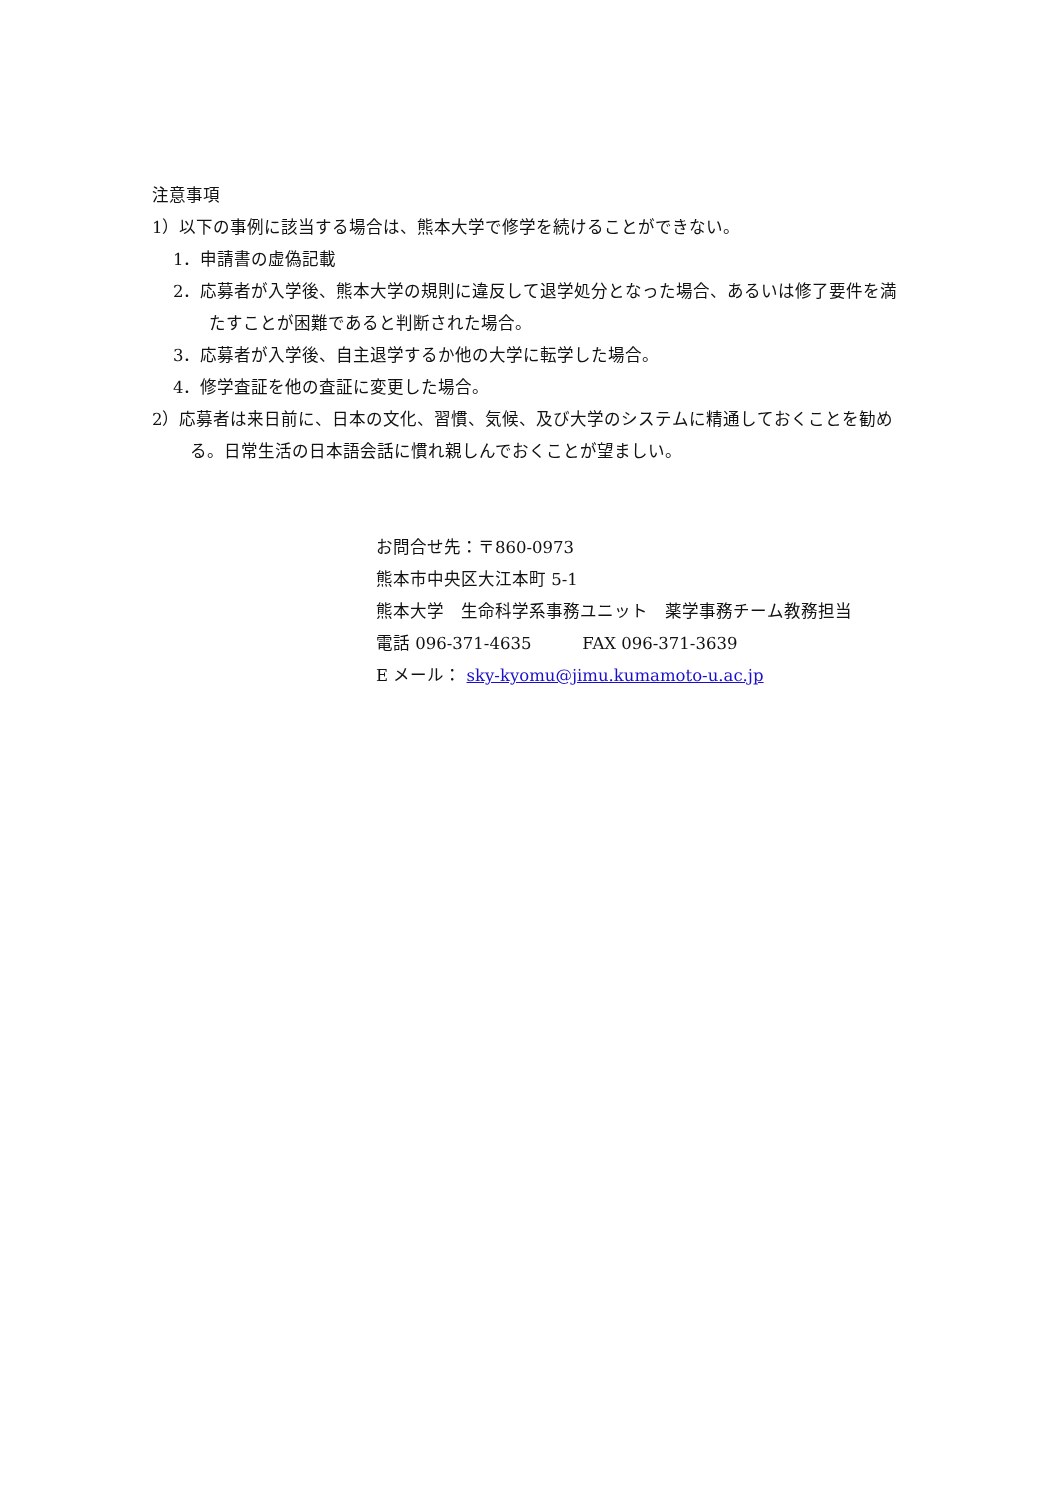注意事項
1）以下の事例に該当する場合は、熊本大学で修学を続けることができない。
1．申請書の虚偽記載
2．応募者が入学後、熊本大学の規則に違反して退学処分となった場合、あるいは修了要件を満たすことが困難であると判断された場合。
3．応募者が入学後、自主退学するか他の大学に転学した場合。
4．修学査証を他の査証に変更した場合。
2）応募者は来日前に、日本の文化、習慣、気候、及び大学のシステムに精通しておくことを勧める。日常生活の日本語会話に慣れ親しんでおくことが望ましい。
お問合せ先：〒860-0973
熊本市中央区大江本町 5-1
熊本大学　生命科学系事務ユニット　薬学事務チーム教務担当
電話 096-371-4635　　　FAX 096-371-3639
E メール： sky-kyomu@jimu.kumamoto-u.ac.jp